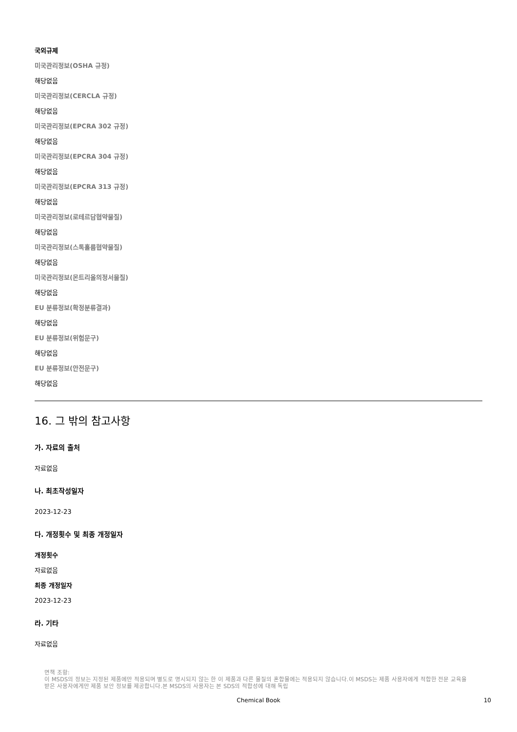국외규제
미국관리정보(OSHA 규정)
해당없음
미국관리정보(CERCLA 규정)
해당없음
미국관리정보(EPCRA 302 규정)
해당없음
미국관리정보(EPCRA 304 규정)
해당없음
미국관리정보(EPCRA 313 규정)
해당없음
미국관리정보(로테르담협약물질)
해당없음
미국관리정보(스톡홀름협약물질)
해당없음
미국관리정보(몬트리올의정서물질)
해당없음
EU 분류정보(확정분류결과)
해당없음
EU 분류정보(위험문구)
해당없음
EU 분류정보(안전문구)
해당없음
16. 그 밖의 참고사항
가. 자료의 출처
자료없음
나. 최초작성일자
2023-12-23
다. 개정횟수 및 최종 개정일자
개정횟수
자료없음
최종 개정일자
2023-12-23
라. 기타
자료없음
면책 조항:
이 MSDS의 정보는 지정된 제품에만 적용되며 별도로 명시되지 않는 한 이 제품과 다른 물질의 혼합물에는 적용되지 않습니다.이 MSDS는 제품 사용자에게 적합한 전문 교육을 받은 사용자에게만 제품 보안 정보를 제공합니다.본 MSDS의 사용자는 본 SDS의 적합성에 대해 독립
Chemical Book
10